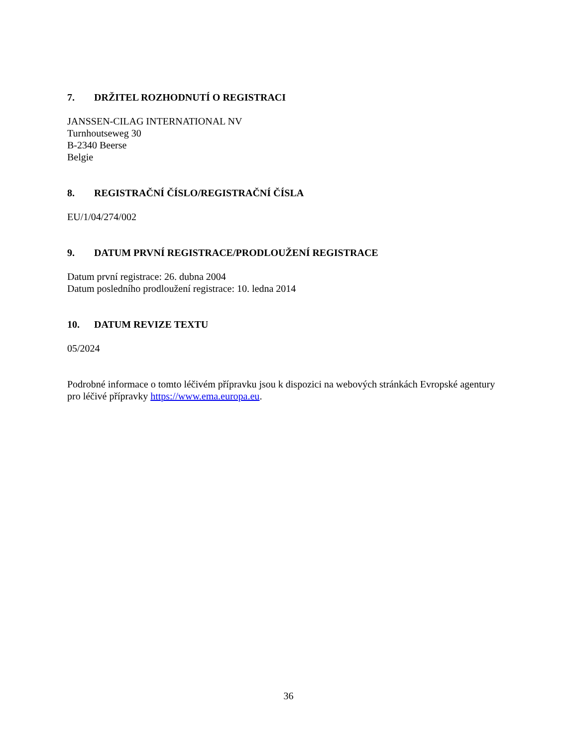7. DRŽITEL ROZHODNUTÍ O REGISTRACI
JANSSEN-CILAG INTERNATIONAL NV
Turnhoutseweg 30
B-2340 Beerse
Belgie
8. REGISTRAČNÍ ČÍSLO/REGISTRAČNÍ ČÍSLA
EU/1/04/274/002
9. DATUM PRVNÍ REGISTRACE/PRODLOUŽENÍ REGISTRACE
Datum první registrace: 26. dubna 2004
Datum posledního prodloužení registrace: 10. ledna 2014
10. DATUM REVIZE TEXTU
05/2024
Podrobné informace o tomto léčivém přípravku jsou k dispozici na webových stránkách Evropské agentury pro léčivé přípravky https://www.ema.europa.eu.
36